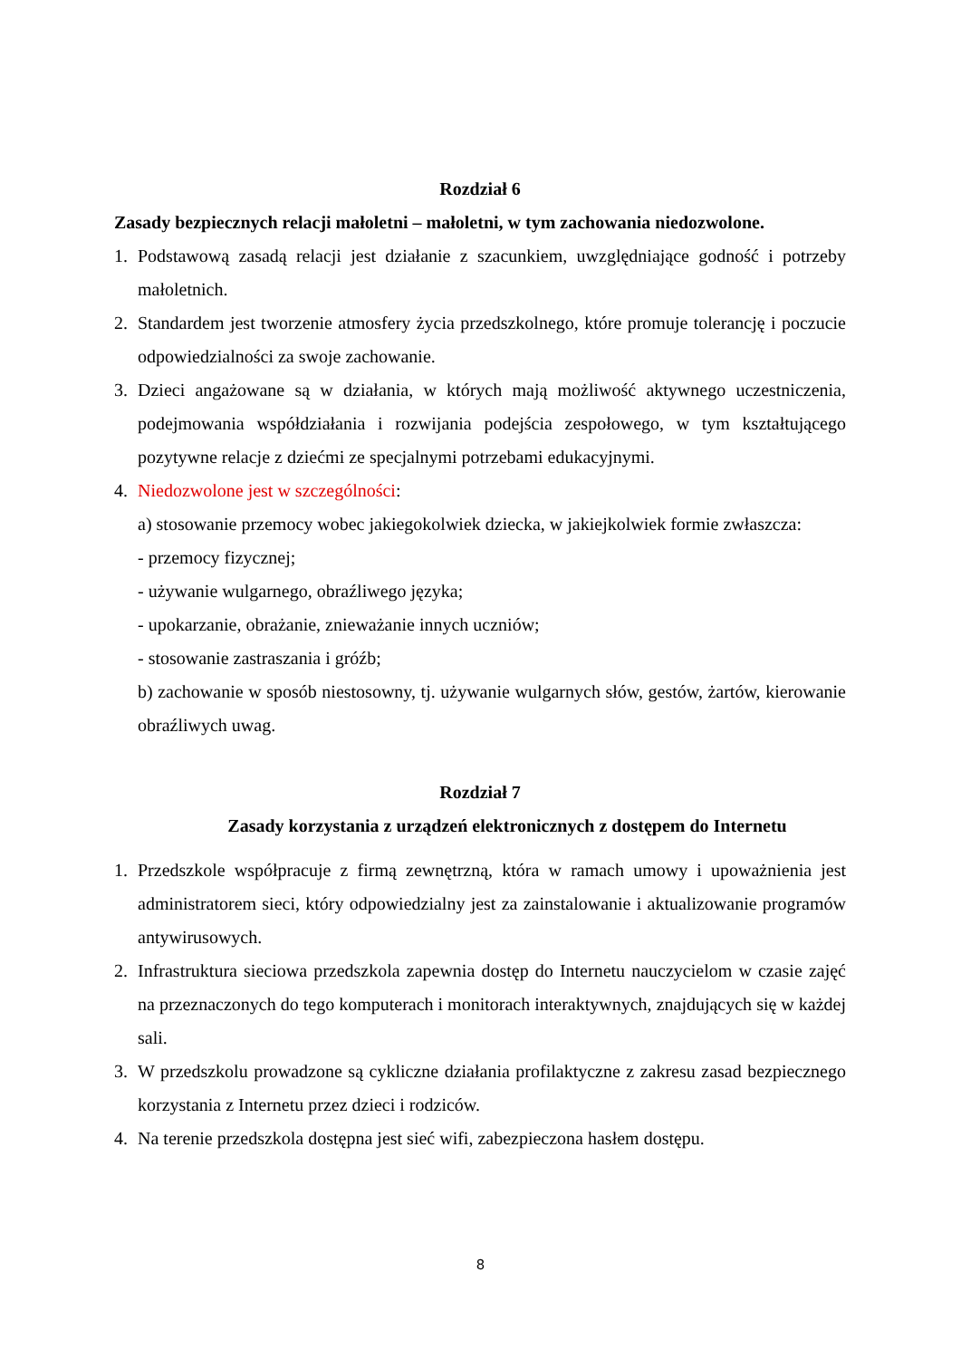Rozdział 6
Zasady bezpiecznych relacji małoletni – małoletni, w tym zachowania niedozwolone.
1. Podstawową zasadą relacji jest działanie z szacunkiem, uwzględniające godność i potrzeby małoletnich.
2. Standardem jest tworzenie atmosfery życia przedszkolnego, które promuje tolerancję i poczucie odpowiedzialności za swoje zachowanie.
3. Dzieci angażowane są w działania, w których mają możliwość aktywnego uczestniczenia, podejmowania współdziałania i rozwijania podejścia zespołowego, w tym kształtującego pozytywne relacje z dziećmi ze specjalnymi potrzebami edukacyjnymi.
4. Niedozwolone jest w szczególności:
a) stosowanie przemocy wobec jakiegokolwiek dziecka, w jakiejkolwiek formie zwłaszcza:
- przemocy fizycznej;
- używanie wulgarnego, obraźliwego języka;
- upokarzanie, obrażanie, znieważanie innych uczniów;
- stosowanie zastraszania i gróźb;
b) zachowanie w sposób niestosowny, tj. używanie wulgarnych słów, gestów, żartów, kierowanie obraźliwych uwag.
Rozdział 7
Zasady korzystania z urządzeń elektronicznych z dostępem do Internetu
1. Przedszkole współpracuje z firmą zewnętrzną, która w ramach umowy i upoważnienia jest administratorem sieci, który odpowiedzialny jest za zainstalowanie i aktualizowanie programów antywirusowych.
2. Infrastruktura sieciowa przedszkola zapewnia dostęp do Internetu nauczycielom w czasie zajęć na przeznaczonych do tego komputerach i monitorach interaktywnych, znajdujących się w każdej sali.
3. W przedszkolu prowadzone są cykliczne działania profilaktyczne z zakresu zasad bezpiecznego korzystania z Internetu przez dzieci i rodziców.
4. Na terenie przedszkola dostępna jest sieć wifi, zabezpieczona hasłem dostępu.
8